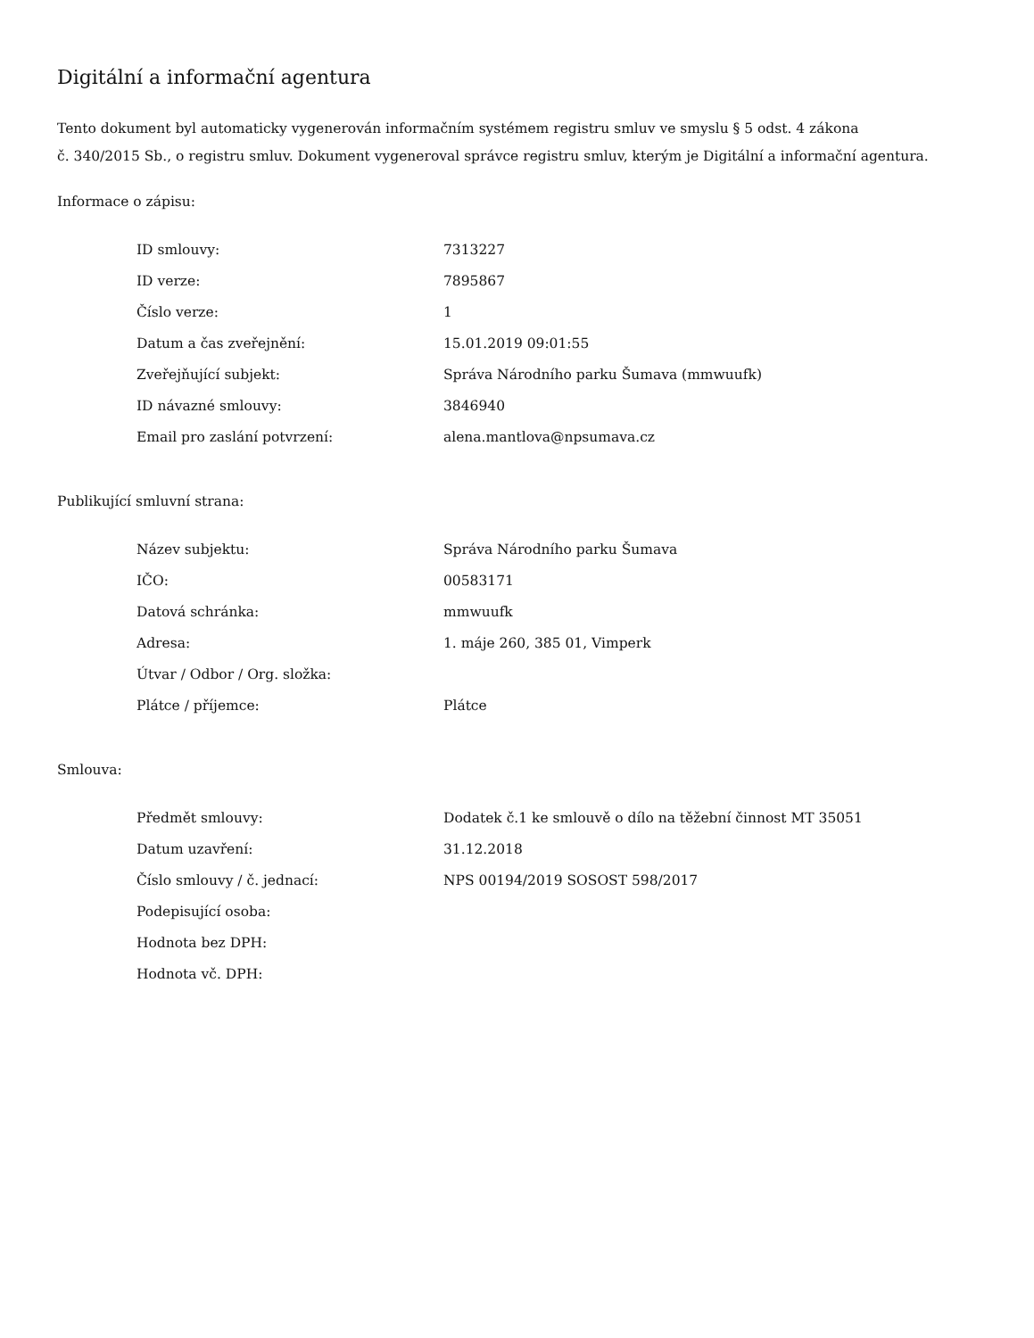Digitální a informační agentura
Tento dokument byl automaticky vygenerován informačním systémem registru smluv ve smyslu § 5 odst. 4 zákona
č. 340/2015 Sb., o registru smluv. Dokument vygeneroval správce registru smluv, kterým je Digitální a informační agentura.
Informace o zápisu:
| ID smlouvy: | 7313227 |
| ID verze: | 7895867 |
| Číslo verze: | 1 |
| Datum a čas zveřejnění: | 15.01.2019 09:01:55 |
| Zveřejňující subjekt: | Správa Národního parku Šumava (mmwuufk) |
| ID návazné smlouvy: | 3846940 |
| Email pro zaslání potvrzení: | alena.mantlova@npsumava.cz |
Publikující smluvní strana:
| Název subjektu: | Správa Národního parku Šumava |
| IČO: | 00583171 |
| Datová schránka: | mmwuufk |
| Adresa: | 1. máje 260, 385 01, Vimperk |
| Útvar / Odbor / Org. složka: | |
| Plátce / příjemce: | Plátce |
Smlouva:
| Předmět smlouvy: | Dodatek č.1 ke smlouvě o dílo na těžební činnost MT 35051 |
| Datum uzavření: | 31.12.2018 |
| Číslo smlouvy / č. jednací: | NPS 00194/2019 SOSOST 598/2017 |
| Podepisující osoba: | |
| Hodnota bez DPH: | |
| Hodnota vč. DPH: | |